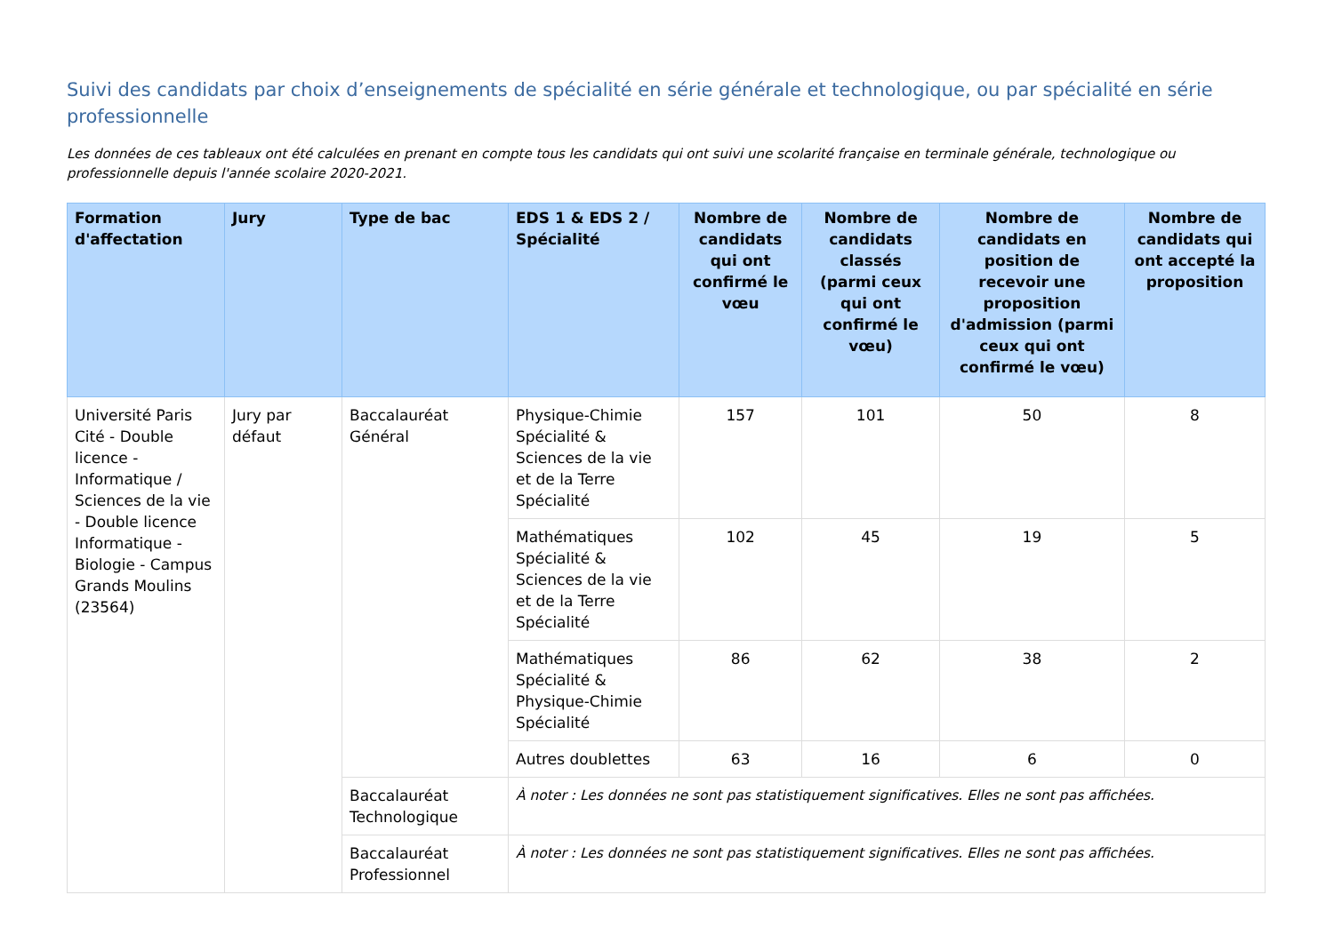Suivi des candidats par choix d’enseignements de spécialité en série générale et technologique, ou par spécialité en série professionnelle
Les données de ces tableaux ont été calculées en prenant en compte tous les candidats qui ont suivi une scolarité française en terminale générale, technologique ou professionnelle depuis l'année scolaire 2020-2021.
| Formation d'affectation | Jury | Type de bac | EDS 1 & EDS 2 / Spécialité | Nombre de candidats qui ont confirmé le vœu | Nombre de candidats classés (parmi ceux qui ont confirmé le vœu) | Nombre de candidats en position de recevoir une proposition d'admission (parmi ceux qui ont confirmé le vœu) | Nombre de candidats qui ont accepté la proposition |
| --- | --- | --- | --- | --- | --- | --- | --- |
| Université Paris Cité - Double licence - Informatique / Sciences de la vie - Double licence Informatique - Biologie - Campus Grands Moulins (23564) | Jury par défaut | Baccalauréat Général | Physique-Chimie Spécialité & Sciences de la vie et de la Terre Spécialité | 157 | 101 | 50 | 8 |
| | | | Mathématiques Spécialité & Sciences de la vie et de la Terre Spécialité | 102 | 45 | 19 | 5 |
| | | | Mathématiques Spécialité & Physique-Chimie Spécialité | 86 | 62 | 38 | 2 |
| | | | Autres doublettes | 63 | 16 | 6 | 0 |
| | | Baccalauréat Technologique | À noter : Les données ne sont pas statistiquement significatives. Elles ne sont pas affichées. | | | | |
| | | Baccalauréat Professionnel | À noter : Les données ne sont pas statistiquement significatives. Elles ne sont pas affichées. | | | | |